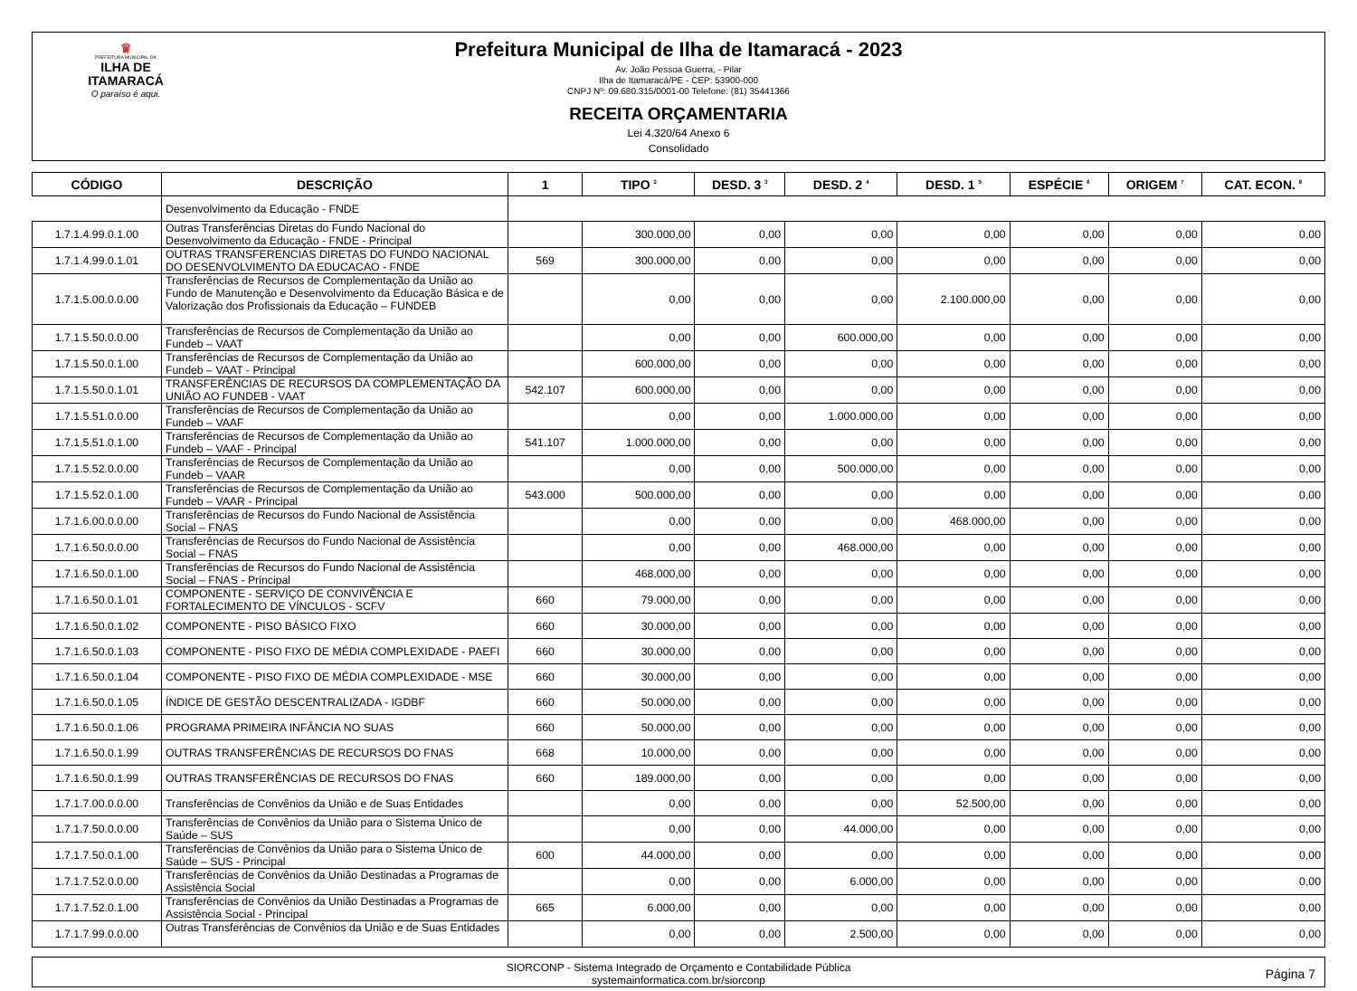♛
PREFEITURA MUNICIPAL DA
ILHA DE ITAMARACÁ
O paraíso é aqui.
Prefeitura Municipal de Ilha de Itamaracá - 2023
Av. João Pessoa Guerra, - Pilar
Ilha de Itamaracá/PE - CEP: 53900-000
CNPJ Nº: 09.680.315/0001-00 Telefone: (81) 35441366
RECEITA ORÇAMENTARIA
Lei 4.320/64 Anexo 6
Consolidado
| CÓDIGO | DESCRIÇÃO | 1 | TIPO <sup>2</sup> | DESD. 3 <sup>3</sup> | DESD. 2 <sup>4</sup> | DESD. 1 <sup>5</sup> | ESPÉCIE <sup>6</sup> | ORIGEM <sup>7</sup> | CAT. ECON. <sup>8</sup> |
| --- | --- | --- | --- | --- | --- | --- | --- | --- | --- |
| | Desenvolvimento da Educação - FNDE | | | | | | | | |
| 1.7.1.4.99.0.1.00 | Outras Transferências Diretas do Fundo Nacional do Desenvolvimento da Educação - FNDE - Principal | | 300.000,00 | 0,00 | 0,00 | 0,00 | 0,00 | 0,00 | 0,00 |
| 1.7.1.4.99.0.1.01 | OUTRAS TRANSFERENCIAS DIRETAS DO FUNDO NACIONAL DO DESENVOLVIMENTO DA EDUCACAO - FNDE | 569 | 300.000,00 | 0,00 | 0,00 | 0,00 | 0,00 | 0,00 | 0,00 |
| 1.7.1.5.00.0.0.00 | Transferências de Recursos de Complementação da União ao Fundo de Manutenção e Desenvolvimento da Educação Básica e de Valorização dos Profissionais da Educação – FUNDEB | | 0,00 | 0,00 | 0,00 | 2.100.000,00 | 0,00 | 0,00 | 0,00 |
| 1.7.1.5.50.0.0.00 | Transferências de Recursos de Complementação da União ao Fundeb – VAAT | | 0,00 | 0,00 | 600.000,00 | 0,00 | 0,00 | 0,00 | 0,00 |
| 1.7.1.5.50.0.1.00 | Transferências de Recursos de Complementação da União ao Fundeb – VAAT - Principal | | 600.000,00 | 0,00 | 0,00 | 0,00 | 0,00 | 0,00 | 0,00 |
| 1.7.1.5.50.0.1.01 | TRANSFERÊNCIAS DE RECURSOS DA COMPLEMENTAÇÃO DA UNIÃO AO FUNDEB - VAAT | 542.107 | 600.000,00 | 0,00 | 0,00 | 0,00 | 0,00 | 0,00 | 0,00 |
| 1.7.1.5.51.0.0.00 | Transferências de Recursos de Complementação da União ao Fundeb – VAAF | | 0,00 | 0,00 | 1.000.000,00 | 0,00 | 0,00 | 0,00 | 0,00 |
| 1.7.1.5.51.0.1.00 | Transferências de Recursos de Complementação da União ao Fundeb – VAAF - Principal | 541.107 | 1.000.000,00 | 0,00 | 0,00 | 0,00 | 0,00 | 0,00 | 0,00 |
| 1.7.1.5.52.0.0.00 | Transferências de Recursos de Complementação da União ao Fundeb – VAAR | | 0,00 | 0,00 | 500.000,00 | 0,00 | 0,00 | 0,00 | 0,00 |
| 1.7.1.5.52.0.1.00 | Transferências de Recursos de Complementação da União ao Fundeb – VAAR - Principal | 543.000 | 500.000,00 | 0,00 | 0,00 | 0,00 | 0,00 | 0,00 | 0,00 |
| 1.7.1.6.00.0.0.00 | Transferências de Recursos do Fundo Nacional de Assistência Social – FNAS | | 0,00 | 0,00 | 0,00 | 468.000,00 | 0,00 | 0,00 | 0,00 |
| 1.7.1.6.50.0.0.00 | Transferências de Recursos do Fundo Nacional de Assistência Social – FNAS | | 0,00 | 0,00 | 468.000,00 | 0,00 | 0,00 | 0,00 | 0,00 |
| 1.7.1.6.50.0.1.00 | Transferências de Recursos do Fundo Nacional de Assistência Social – FNAS - Principal | | 468.000,00 | 0,00 | 0,00 | 0,00 | 0,00 | 0,00 | 0,00 |
| 1.7.1.6.50.0.1.01 | COMPONENTE - SERVIÇO DE CONVIVÊNCIA E FORTALECIMENTO DE VÍNCULOS - SCFV | 660 | 79.000,00 | 0,00 | 0,00 | 0,00 | 0,00 | 0,00 | 0,00 |
| 1.7.1.6.50.0.1.02 | COMPONENTE - PISO BÁSICO FIXO | 660 | 30.000,00 | 0,00 | 0,00 | 0,00 | 0,00 | 0,00 | 0,00 |
| 1.7.1.6.50.0.1.03 | COMPONENTE - PISO FIXO DE MÉDIA COMPLEXIDADE - PAEFI | 660 | 30.000,00 | 0,00 | 0,00 | 0,00 | 0,00 | 0,00 | 0,00 |
| 1.7.1.6.50.0.1.04 | COMPONENTE - PISO FIXO DE MÉDIA COMPLEXIDADE - MSE | 660 | 30.000,00 | 0,00 | 0,00 | 0,00 | 0,00 | 0,00 | 0,00 |
| 1.7.1.6.50.0.1.05 | ÍNDICE DE GESTÃO DESCENTRALIZADA - IGDBF | 660 | 50.000,00 | 0,00 | 0,00 | 0,00 | 0,00 | 0,00 | 0,00 |
| 1.7.1.6.50.0.1.06 | PROGRAMA PRIMEIRA INFÂNCIA NO SUAS | 660 | 50.000,00 | 0,00 | 0,00 | 0,00 | 0,00 | 0,00 | 0,00 |
| 1.7.1.6.50.0.1.99 | OUTRAS TRANSFERÊNCIAS DE RECURSOS DO FNAS | 668 | 10.000,00 | 0,00 | 0,00 | 0,00 | 0,00 | 0,00 | 0,00 |
| 1.7.1.6.50.0.1.99 | OUTRAS TRANSFERÊNCIAS DE RECURSOS DO FNAS | 660 | 189.000,00 | 0,00 | 0,00 | 0,00 | 0,00 | 0,00 | 0,00 |
| 1.7.1.7.00.0.0.00 | Transferências de Convênios da União e de Suas Entidades | | 0,00 | 0,00 | 0,00 | 52.500,00 | 0,00 | 0,00 | 0,00 |
| 1.7.1.7.50.0.0.00 | Transferências de Convênios da União para o Sistema Único de Saúde – SUS | | 0,00 | 0,00 | 44.000,00 | 0,00 | 0,00 | 0,00 | 0,00 |
| 1.7.1.7.50.0.1.00 | Transferências de Convênios da União para o Sistema Único de Saúde – SUS - Principal | 600 | 44.000,00 | 0,00 | 0,00 | 0,00 | 0,00 | 0,00 | 0,00 |
| 1.7.1.7.52.0.0.00 | Transferências de Convênios da União Destinadas a Programas de Assistência Social | | 0,00 | 0,00 | 6.000,00 | 0,00 | 0,00 | 0,00 | 0,00 |
| 1.7.1.7.52.0.1.00 | Transferências de Convênios da União Destinadas a Programas de Assistência Social - Principal | 665 | 6.000,00 | 0,00 | 0,00 | 0,00 | 0,00 | 0,00 | 0,00 |
| 1.7.1.7.99.0.0.00 | Outras Transferências de Convênios da União e de Suas Entidades | | 0,00 | 0,00 | 2.500,00 | 0,00 | 0,00 | 0,00 | 0,00 |
SIORCONP - Sistema Integrado de Orçamento e Contabilidade Pública
systemainformatica.com.br/siorconp
Página 7